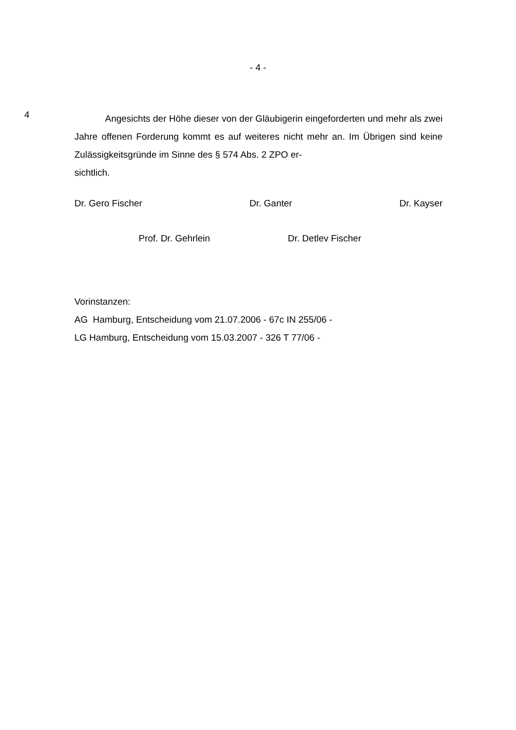- 4 -
4
Angesichts der Höhe dieser von der Gläubigerin eingeforderten und mehr als zwei Jahre offenen Forderung kommt es auf weiteres nicht mehr an. Im Übrigen sind keine Zulässigkeitsgründe im Sinne des § 574 Abs. 2 ZPO er-
sichtlich.
Dr. Gero Fischer Dr. Ganter Dr. Kayser
Prof. Dr. Gehrlein Dr. Detlev Fischer
Vorinstanzen:
AG Hamburg, Entscheidung vom 21.07.2006 - 67c IN 255/06 -
LG Hamburg, Entscheidung vom 15.03.2007 - 326 T 77/06 -